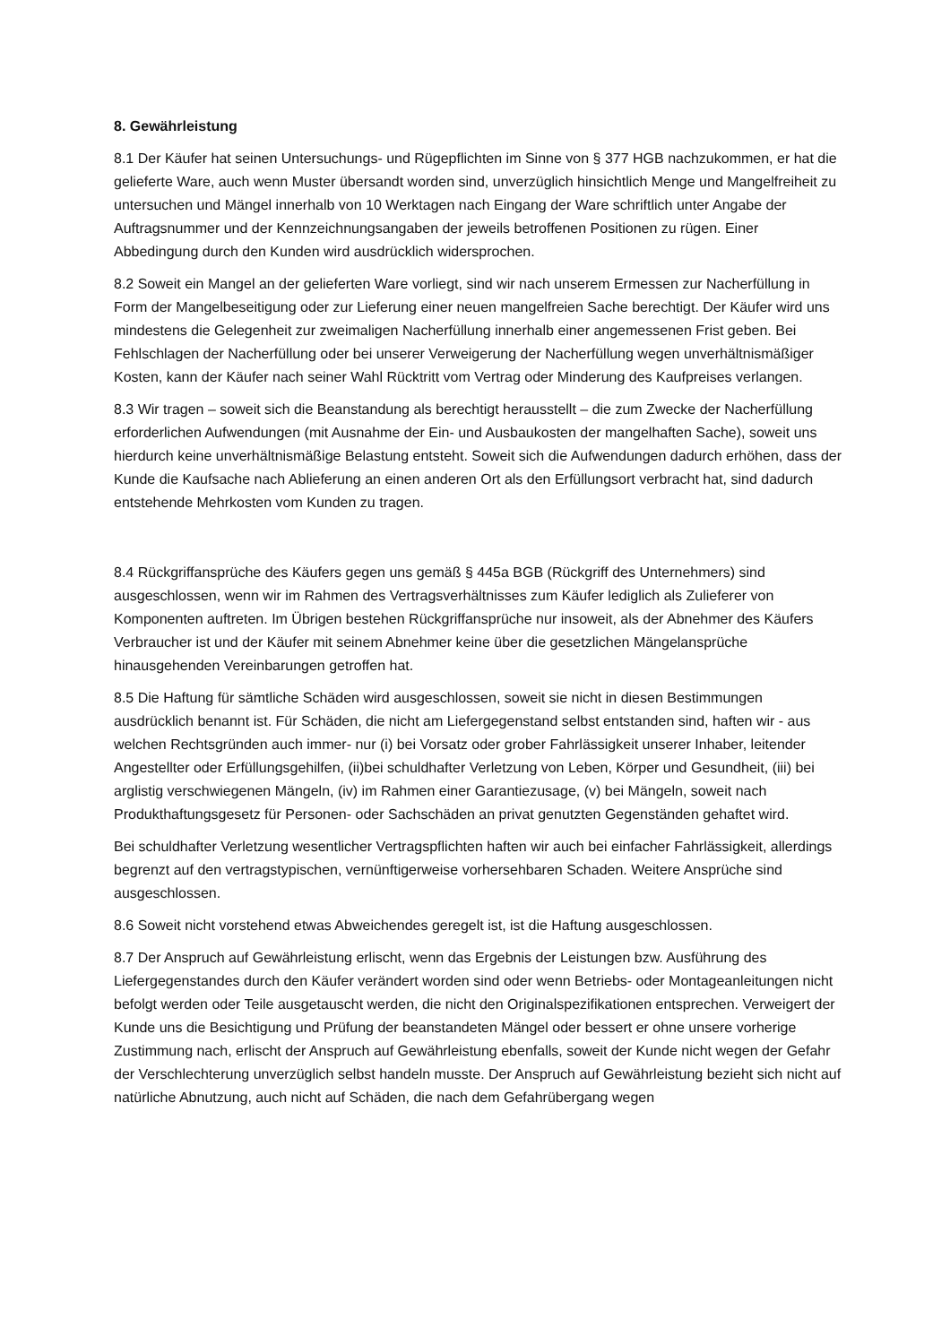8. Gewährleistung
8.1 Der Käufer hat seinen Untersuchungs- und Rügepflichten im Sinne von § 377 HGB nachzukommen, er hat die gelieferte Ware, auch wenn Muster übersandt worden sind, unverzüglich hinsichtlich Menge und Mangelfreiheit zu untersuchen und Mängel innerhalb von 10 Werktagen nach Eingang der Ware schriftlich unter Angabe der Auftragsnummer und der Kennzeichnungsangaben der jeweils betroffenen Positionen zu rügen. Einer Abbedingung durch den Kunden wird ausdrücklich widersprochen.
8.2 Soweit ein Mangel an der gelieferten Ware vorliegt, sind wir nach unserem Ermessen zur Nacherfüllung in Form der Mangelbeseitigung oder zur Lieferung einer neuen mangelfreien Sache berechtigt. Der Käufer wird uns mindestens die Gelegenheit zur zweimaligen Nacherfüllung innerhalb einer angemessenen Frist geben. Bei Fehlschlagen der Nacherfüllung oder bei unserer Verweigerung der Nacherfüllung wegen unverhältnismäßiger Kosten, kann der Käufer nach seiner Wahl Rücktritt vom Vertrag oder Minderung des Kaufpreises verlangen.
8.3 Wir tragen – soweit sich die Beanstandung als berechtigt herausstellt – die zum Zwecke der Nacherfüllung erforderlichen Aufwendungen (mit Ausnahme der Ein- und Ausbaukosten der mangelhaften Sache), soweit uns hierdurch keine unverhältnismäßige Belastung entsteht. Soweit sich die Aufwendungen dadurch erhöhen, dass der Kunde die Kaufsache nach Ablieferung an einen anderen Ort als den Erfüllungsort verbracht hat, sind dadurch entstehende Mehrkosten vom Kunden zu tragen.
8.4 Rückgriffansprüche des Käufers gegen uns gemäß § 445a BGB (Rückgriff des Unternehmers) sind ausgeschlossen, wenn wir im Rahmen des Vertragsverhältnisses zum Käufer lediglich als Zulieferer von Komponenten auftreten. Im Übrigen bestehen Rückgriffansprüche nur insoweit, als der Abnehmer des Käufers Verbraucher ist und der Käufer mit seinem Abnehmer keine über die gesetzlichen Mängelansprüche hinausgehenden Vereinbarungen getroffen hat.
8.5 Die Haftung für sämtliche Schäden wird ausgeschlossen, soweit sie nicht in diesen Bestimmungen ausdrücklich benannt ist. Für Schäden, die nicht am Liefergegenstand selbst entstanden sind, haften wir - aus welchen Rechtsgründen auch immer- nur (i) bei Vorsatz oder grober Fahrlässigkeit unserer Inhaber, leitender Angestellter oder Erfüllungsgehilfen, (ii)bei schuldhafter Verletzung von Leben, Körper und Gesundheit, (iii) bei arglistig verschwiegenen Mängeln, (iv) im Rahmen einer Garantiezusage, (v) bei Mängeln, soweit nach Produkthaftungsgesetz für Personen- oder Sachschäden an privat genutzten Gegenständen gehaftet wird.
Bei schuldhafter Verletzung wesentlicher Vertragspflichten haften wir auch bei einfacher Fahrlässigkeit, allerdings begrenzt auf den vertragstypischen, vernünftigerweise vorhersehbaren Schaden. Weitere Ansprüche sind ausgeschlossen.
8.6 Soweit nicht vorstehend etwas Abweichendes geregelt ist, ist die Haftung ausgeschlossen.
8.7 Der Anspruch auf Gewährleistung erlischt, wenn das Ergebnis der Leistungen bzw. Ausführung des Liefergegenstandes durch den Käufer verändert worden sind oder wenn Betriebs- oder Montageanleitungen nicht befolgt werden oder Teile ausgetauscht werden, die nicht den Originalspezifikationen entsprechen. Verweigert der Kunde uns die Besichtigung und Prüfung der beanstandeten Mängel oder bessert er ohne unsere vorherige Zustimmung nach, erlischt der Anspruch auf Gewährleistung ebenfalls, soweit der Kunde nicht wegen der Gefahr der Verschlechterung unverzüglich selbst handeln musste. Der Anspruch auf Gewährleistung bezieht sich nicht auf natürliche Abnutzung, auch nicht auf Schäden, die nach dem Gefahrübergang wegen